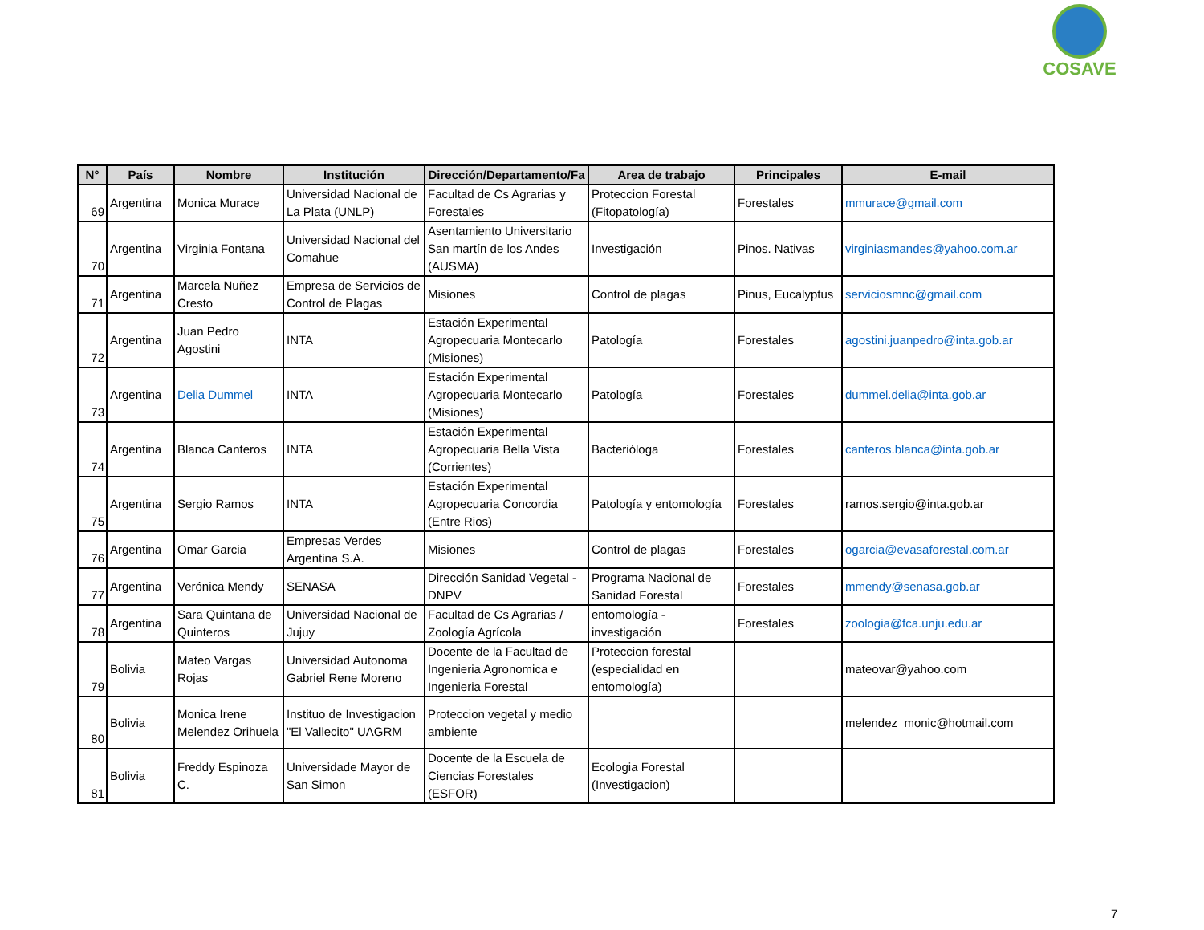COSAVE
| N° | País | Nombre | Institución | Dirección/Departamento/Fa | Area de trabajo | Principales | E-mail |
| --- | --- | --- | --- | --- | --- | --- | --- |
| 69 | Argentina | Monica Murace | Universidad Nacional de La Plata (UNLP) | Facultad de Cs Agrarias y Forestales | Proteccion Forestal (Fitopatología) | Forestales | mmurace@gmail.com |
| 70 | Argentina | Virginia Fontana | Universidad Nacional del Comahue | Asentamiento Universitario San martín de los Andes (AUSMA) | Investigación | Pinos. Nativas | virginiasmandes@yahoo.com.ar |
| 71 | Argentina | Marcela Nuñez Cresto | Empresa de Servicios de Control de Plagas | Misiones | Control de plagas | Pinus, Eucalyptus | serviciosmnc@gmail.com |
| 72 | Argentina | Juan Pedro Agostini | INTA | Estación Experimental Agropecuaria Montecarlo (Misiones) | Patología | Forestales | agostini.juanpedro@inta.gob.ar |
| 73 | Argentina | Delia Dummel | INTA | Estación Experimental Agropecuaria Montecarlo (Misiones) | Patología | Forestales | dummel.delia@inta.gob.ar |
| 74 | Argentina | Blanca Canteros | INTA | Estación Experimental Agropecuaria Bella Vista (Corrientes) | Bacterióloga | Forestales | canteros.blanca@inta.gob.ar |
| 75 | Argentina | Sergio Ramos | INTA | Estación Experimental Agropecuaria Concordia (Entre Rios) | Patología y entomología | Forestales | ramos.sergio@inta.gob.ar |
| 76 | Argentina | Omar Garcia | Empresas Verdes Argentina S.A. | Misiones | Control de plagas | Forestales | ogarcia@evasaforestal.com.ar |
| 77 | Argentina | Verónica Mendy | SENASA | Dirección Sanidad Vegetal - DNPV | Programa Nacional de Sanidad Forestal | Forestales | mmendy@senasa.gob.ar |
| 78 | Argentina | Sara Quintana de Quinteros | Universidad Nacional de Jujuy | Facultad de Cs Agrarias / Zoología Agrícola | entomología - investigación | Forestales | zoologia@fca.unju.edu.ar |
| 79 | Bolivia | Mateo Vargas Rojas | Universidad Autonoma Gabriel Rene Moreno | Docente de la Facultad de Ingenieria Agronomica e Ingenieria Forestal | Proteccion forestal (especialidad en entomología) | | mateovar@yahoo.com |
| 80 | Bolivia | Monica Irene Melendez Orihuela | Instituo de Investigacion "El Vallecito" UAGRM | Proteccion vegetal y medio ambiente | | | melendez_monic@hotmail.com |
| 81 | Bolivia | Freddy Espinoza C. | Universidade Mayor de San Simon | Docente de la Escuela de Ciencias Forestales (ESFOR) | Ecologia Forestal (Investigacion) | | |
7